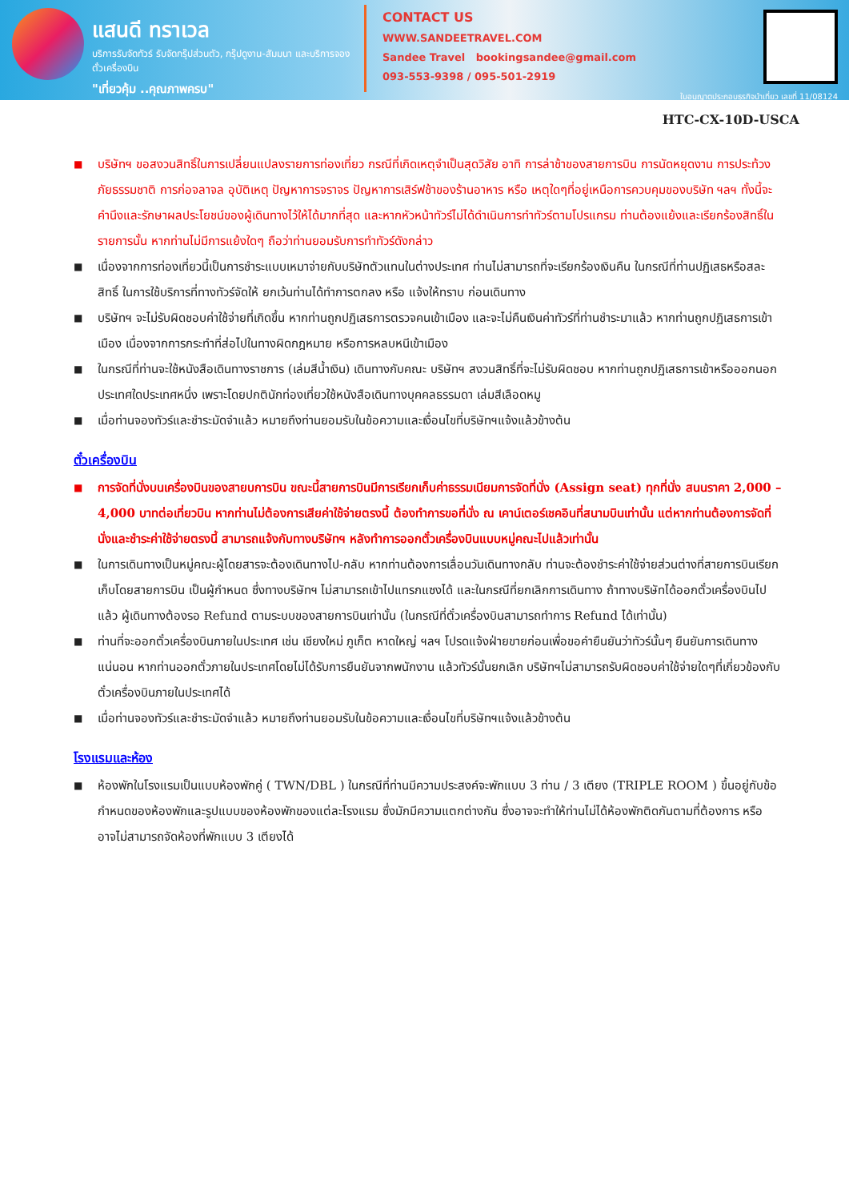แสนดี ทราเวล
บริการรับจัดทัวร์ รับจัดกรุ๊ปส่วนตัว, กรุ๊ปดูงาน-สัมมนา และบริการจองตั๋วเครื่องบิน
"เที่ยวคุ้ม ..คุณภาพครบ"
CONTACT US
WWW.SANDEETRAVEL.COM
Sandee Travel bookingsandee@gmail.com
093-553-9398 / 095-501-2919
ใบอนุญาตประกอบธุรกิจนำเที่ยว เลขที่ 11/08124
HTC-CX-10D-USCA
■ บริษัทฯ ขอสงวนสิทธิ์ในการเปลี่ยนแปลงรายการท่องเที่ยว กรณีที่เกิดเหตุจำเป็นสุดวิสัย อาทิ การล่าช้าของสายการบิน การนัดหยุดงาน การประท้วง ภัยธรรมชาติ การก่อจลาจล อุบัติเหตุ ปัญหาการจราจร ปัญหาการเสิร์ฟช้าของร้านอาหาร หรือ เหตุใดๆที่อยู่เหนือการควบคุมของบริษัท ฯลฯ ทั้งนี้จะคำนึงและรักษาผลประโยชน์ของผู้เดินทางไว้ให้ได้มากที่สุด และหากหัวหน้าทัวร์ไม่ได้ดำเนินการทำทัวร์ตามโปรแกรม ท่านต้องแย้งและเรียกร้องสิทธิ์ในรายการนั้น หากท่านไม่มีการแย้งใดๆ ถือว่าท่านยอมรับการทำทัวร์ดังกล่าว
■ เนื่องจากการท่องเที่ยวนี้เป็นการชำระแบบเหมาจ่ายกับบริษัทตัวแทนในต่างประเทศ ท่านไม่สามารถที่จะเรียกร้องเงินคืน ในกรณีที่ท่านปฏิเสธหรือสละสิทธิ์ ในการใช้บริการที่ทางทัวร์จัดให้ ยกเว้นท่านได้ทำการตกลง หรือ แจ้งให้ทราบ ก่อนเดินทาง
■ บริษัทฯ จะไม่รับผิดชอบค่าใช้จ่ายที่เกิดขึ้น หากท่านถูกปฏิเสธการตรวจคนเข้าเมือง และจะไม่คืนเงินค่าทัวร์ที่ท่านชำระมาแล้ว หากท่านถูกปฏิเสธการเข้าเมือง เนื่องจากการกระทำที่ส่อไปในทางผิดกฎหมาย หรือการหลบหนีเข้าเมือง
■ ในกรณีที่ท่านจะใช้หนังสือเดินทางราชการ (เล่มสีน้ำเงิน) เดินทางกับคณะ บริษัทฯ สงวนสิทธิ์ที่จะไม่รับผิดชอบ หากท่านถูกปฏิเสธการเข้าหรือออกนอกประเทศใดประเทศหนึ่ง เพราะโดยปกตินักท่องเที่ยวใช้หนังสือเดินทางบุคคลธรรมดา เล่มสีเลือดหมู
■ เมื่อท่านจองทัวร์และชำระมัดจำแล้ว หมายถึงท่านยอมรับในข้อความและเงื่อนไขที่บริษัทฯแจ้งแล้วข้างต้น
ตั๋วเครื่องบิน
■ การจัดที่นั่งบนเครื่องบินของสายบการบิน ขณะนี้สายการบินมีการเรียกเก็บค่าธรรมเนียมการจัดที่นั่ง (Assign seat) ทุกที่นั่ง สนนราคา 2,000 – 4,000 บาทต่อเที่ยวบิน หากท่านไม่ต้องการเสียค่าใช้จ่ายตรงนี้ ต้องทำการขอที่นั่ง ณ เคาน์เตอร์เชคอินที่สนามบินเท่านั้น แต่หากท่านต้องการจัดที่นั่งและชำระค่าใช้จ่ายตรงนี้ สามารถแจ้งกับทางบริษัทฯ หลังทำการออกตั๋วเครื่องบินแบบหมู่คณะไปแล้วเท่านั้น
■ ในการเดินทางเป็นหมู่คณะผู้โดยสารจะต้องเดินทางไป-กลับ หากท่านต้องการเลื่อนวันเดินทางกลับ ท่านจะต้องชำระค่าใช้จ่ายส่วนต่างที่สายการบินเรียกเก็บโดยสายการบิน เป็นผู้กำหนด ซึ่งทางบริษัทฯ ไม่สามารถเข้าไปแทรกแซงได้ และในกรณีที่ยกเลิกการเดินทาง ถ้าทางบริษัทได้ออกตั๋วเครื่องบินไปแล้ว ผู้เดินทางต้องรอ Refund ตามระบบของสายการบินเท่านั้น (ในกรณีที่ตั๋วเครื่องบินสามารถทำการ Refund ได้เท่านั้น)
■ ท่านที่จะออกตั๋วเครื่องบินภายในประเทศ เช่น เชียงใหม่ ภูเก็ต หาดใหญ่ ฯลฯ โปรดแจ้งฝ่ายขายก่อนเพื่อขอคำยืนยันว่าทัวร์นั้นๆ ยืนยันการเดินทาง แน่นอน หากท่านออกตั๋วภายในประเทศโดยไม่ได้รับการยืนยันจากพนักงาน แล้วทัวร์นั้นยกเลิก บริษัทฯไม่สามารถรับผิดชอบค่าใช้จ่ายใดๆที่เกี่ยวข้องกับตั๋วเครื่องบินภายในประเทศได้
■ เมื่อท่านจองทัวร์และชำระมัดจำแล้ว หมายถึงท่านยอมรับในข้อความและเงื่อนไขที่บริษัทฯแจ้งแล้วข้างต้น
โรงแรมและห้อง
■ ห้องพักในโรงแรมเป็นแบบห้องพักคู่ ( TWN/DBL ) ในกรณีที่ท่านมีความประสงค์จะพักแบบ 3 ท่าน / 3 เตียง (TRIPLE ROOM ) ขึ้นอยู่กับข้อกำหนดของห้องพักและรูปแบบของห้องพักของแต่ละโรงแรม ซึ่งมักมีความแตกต่างกัน ซึ่งอาจจะทำให้ท่านไม่ได้ห้องพักติดกันตามที่ต้องการ หรือ อาจไม่สามารถจัดห้องที่พักแบบ 3 เตียงได้